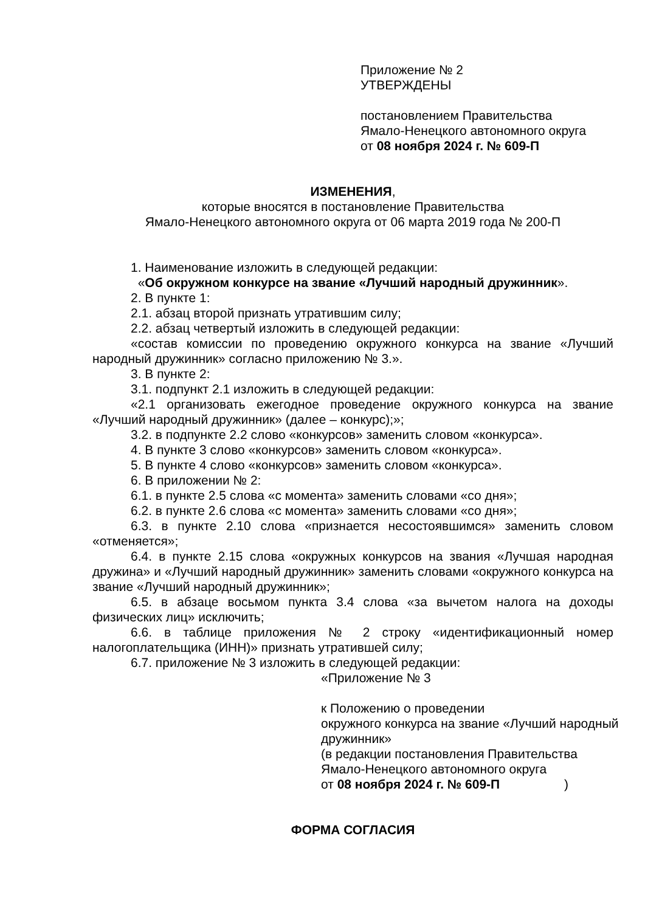Приложение № 2
УТВЕРЖДЕНЫ
постановлением Правительства
Ямало-Ненецкого автономного округа
от 08 ноября 2024 г. № 609-П
ИЗМЕНЕНИЯ,
которые вносятся в постановление Правительства
Ямало-Ненецкого автономного округа от 06 марта 2019 года № 200-П
1. Наименование изложить в следующей редакции:
«Об окружном конкурсе на звание «Лучший народный дружинник».
2. В пункте 1:
2.1. абзац второй признать утратившим силу;
2.2. абзац четвертый изложить в следующей редакции:
«состав комиссии по проведению окружного конкурса на звание «Лучший народный дружинник» согласно приложению № 3.».
3. В пункте 2:
3.1. подпункт 2.1 изложить в следующей редакции:
«2.1 организовать ежегодное проведение окружного конкурса на звание «Лучший народный дружинник» (далее – конкурс);»;
3.2. в подпункте 2.2 слово «конкурсов» заменить словом «конкурса».
4. В пункте 3 слово «конкурсов» заменить словом «конкурса».
5. В пункте 4 слово «конкурсов» заменить словом «конкурса».
6. В приложении № 2:
6.1. в пункте 2.5 слова «с момента» заменить словами «со дня»;
6.2. в пункте 2.6 слова «с момента» заменить словами «со дня»;
6.3. в пункте 2.10 слова «признается несостоявшимся» заменить словом «отменяется»;
6.4. в пункте 2.15 слова «окружных конкурсов на звания «Лучшая народная дружина» и «Лучший народный дружинник» заменить словами «окружного конкурса на звание «Лучший народный дружинник»;
6.5. в абзаце восьмом пункта 3.4 слова «за вычетом налога на доходы физических лиц» исключить;
6.6. в таблице приложения № 2 строку «идентификационный номер налогоплательщика (ИНН)» признать утратившей силу;
6.7. приложение № 3 изложить в следующей редакции:
«Приложение № 3
к Положению о проведении
окружного конкурса на звание «Лучший народный дружинник»
(в редакции постановления Правительства
Ямало-Ненецкого автономного округа
от 08 ноября 2024 г. № 609-П )
ФОРМА СОГЛАСИЯ